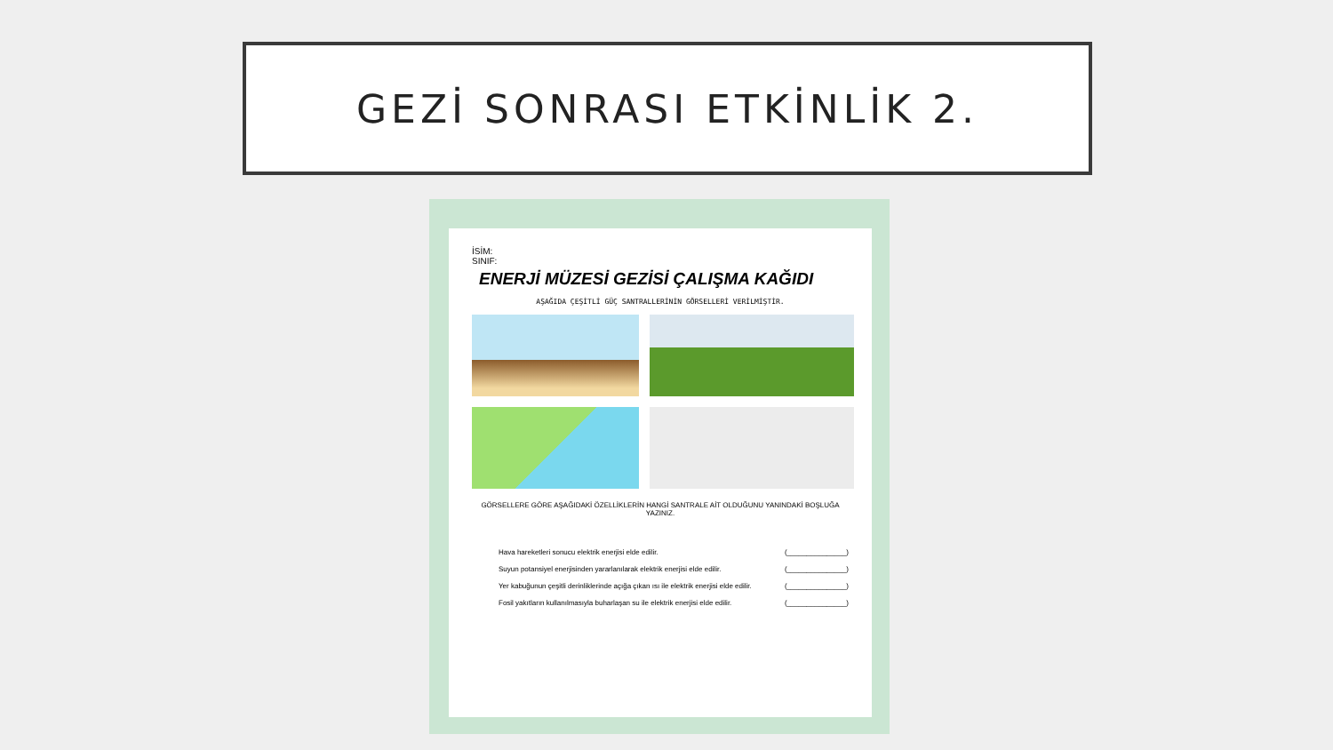GEZİ SONRASI ETKİNLİK 2.
İSİM:
SINIF:
ENERJİ MÜZESİ GEZİSİ ÇALIŞMA KAĞIDI
AŞAĞIDA ÇEŞİTLİ GÜÇ SANTRALLERİNİN GÖRSELLERİ VERİLMİŞTİR.
GÖRSELLERE GÖRE AŞAĞIDAKİ ÖZELLİKLERİN HANGİ SANTRALE AİT OLDUĞUNU YANINDAKİ BOŞLUĞA YAZINIZ.
Hava hareketleri sonucu elektrik enerjisi elde edilir. (_______________)
Suyun potansiyel enerjisinden yararlanılarak elektrik enerjisi elde edilir. (_______________)
Yer kabuğunun çeşitli derinliklerinde açığa çıkan ısı ile elektrik enerjisi elde edilir. (_______________)
Fosil yakıtların kullanılmasıyla buharlaşan su ile elektrik enerjisi elde edilir. (_______________)